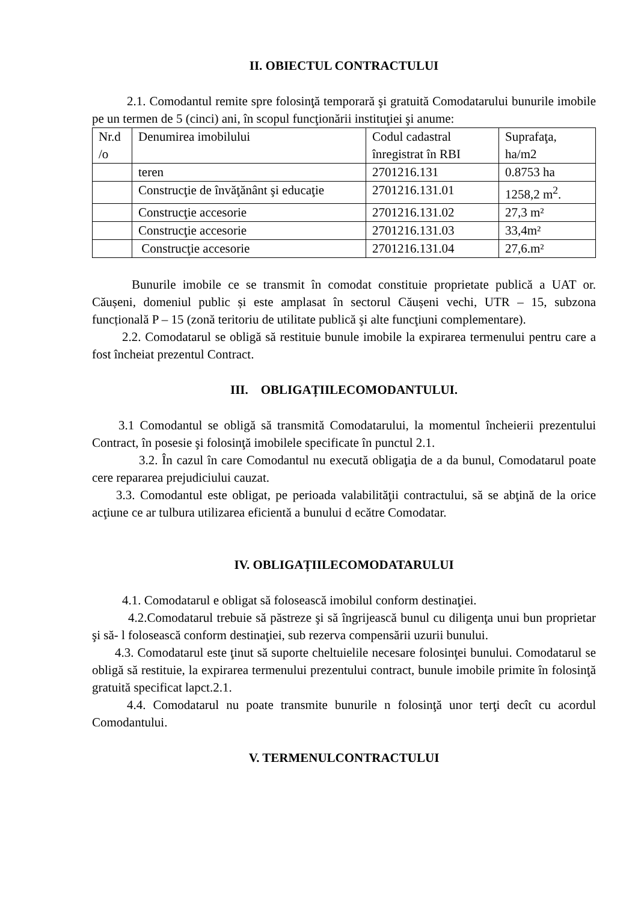II. OBIECTUL CONTRACTULUI
2.1. Comodantul remite spre folosinţă temporară şi gratuită Comodatarului bunurile imobile pe un termen de 5 (cinci) ani, în scopul funcţionării instituţiei şi anume:
| Nr.d /o | Denumirea imobilului | Codul cadastral înregistrat în RBI | Suprafaţa, ha/m2 |
| | teren | 2701216.131 | 0.8753 ha |
| | Construcţie de învăţănânt şi educaţie | 2701216.131.01 | 1258,2 m<sup>2</sup>. |
| | Construcţie accesorie | 2701216.131.02 | 27,3 m² |
| | Construcţie accesorie | 2701216.131.03 | 33,4m² |
| | Construcţie accesorie | 2701216.131.04 | 27,6.m² |
Bunurile imobile ce se transmit în comodat constituie proprietate publică a UAT or. Căușeni, domeniul public și este amplasat în sectorul Căușeni vechi, UTR – 15, subzona funcțională P – 15 (zonă teritoriu de utilitate publică şi alte funcţiuni complementare).
2.2. Comodatarul se obligă să restituie bunule imobile la expirarea termenului pentru care a fost încheiat prezentul Contract.
III. OBLIGAȚIILECOMODANTULUI.
3.1 Comodantul se obligă să transmită Comodatarului, la momentul încheierii prezentului Contract, în posesie şi folosinţă imobilele specificate în punctul 2.1.
3.2. În cazul în care Comodantul nu execută obligaţia de a da bunul, Comodatarul poate cere repararea prejudiciului cauzat.
3.3. Comodantul este obligat, pe perioada valabilităţii contractului, să se abţină de la orice acţiune ce ar tulbura utilizarea eficientă a bunului d ecătre Comodatar.
IV. OBLIGAȚIILECOMODATARULUI
4.1. Comodatarul e obligat să folosească imobilul conform destinaţiei.
4.2.Comodatarul trebuie să păstreze şi să îngrijească bunul cu diligenţa unui bun proprietar şi să- l folosească conform destinaţiei, sub rezerva compensării uzurii bunului.
4.3. Comodatarul este ţinut să suporte cheltuielile necesare folosinţei bunului. Comodatarul se obligă să restituie, la expirarea termenului prezentului contract, bunule imobile primite în folosinţă gratuită specificat lapct.2.1.
4.4. Comodatarul nu poate transmite bunurile n folosinţă unor terţi decît cu acordul Comodantului.
V. TERMENULCONTRACTULUI